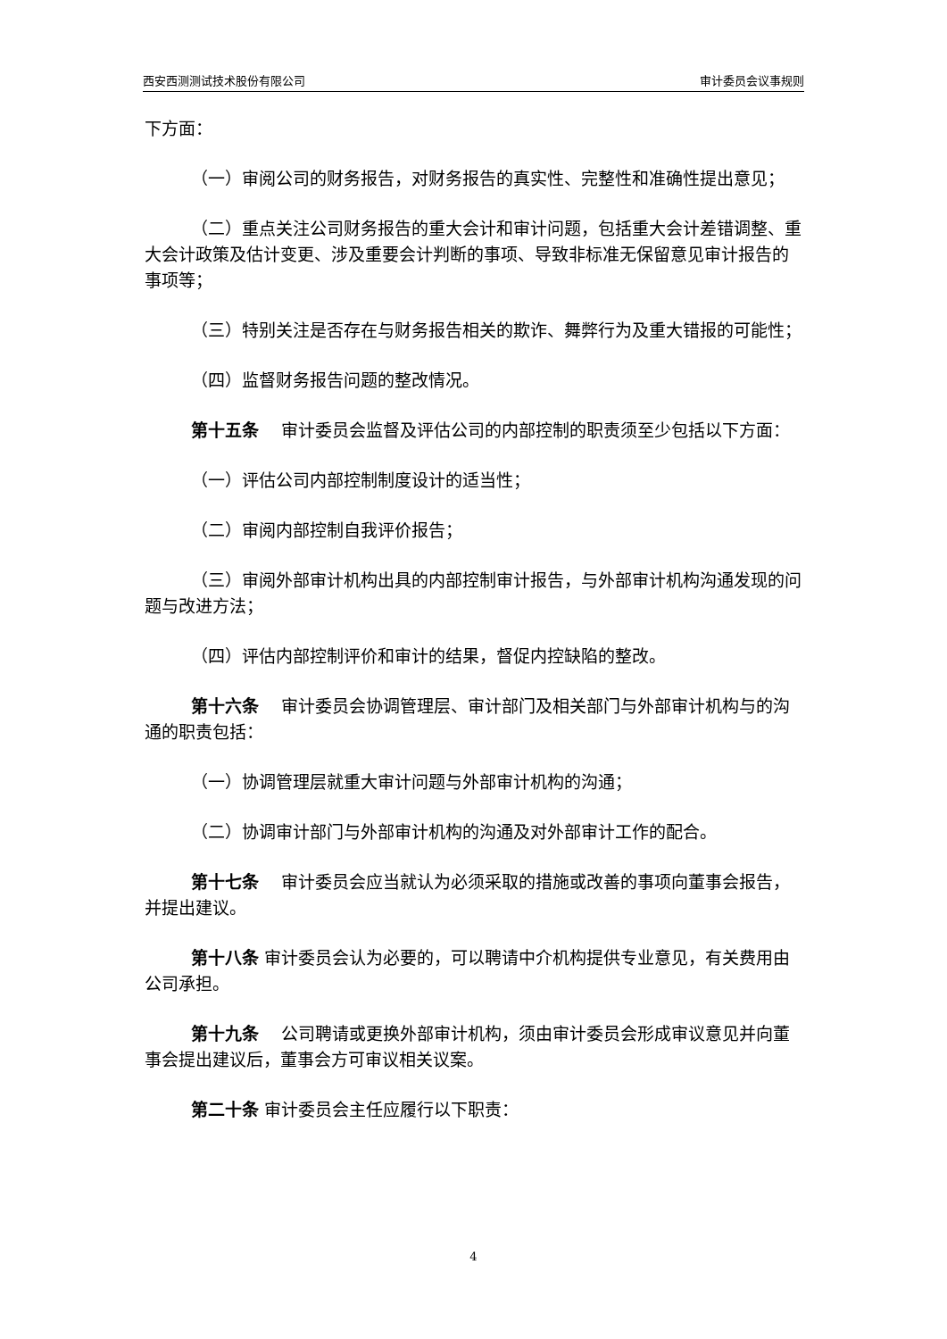西安西测测试技术股份有限公司 审计委员会议事规则
下方面：
（一）审阅公司的财务报告，对财务报告的真实性、完整性和准确性提出意见；
（二）重点关注公司财务报告的重大会计和审计问题，包括重大会计差错调整、重大会计政策及估计变更、涉及重要会计判断的事项、导致非标准无保留意见审计报告的事项等；
（三）特别关注是否存在与财务报告相关的欺诈、舞弊行为及重大错报的可能性；
（四）监督财务报告问题的整改情况。
第十五条　 审计委员会监督及评估公司的内部控制的职责须至少包括以下方面：
（一）评估公司内部控制制度设计的适当性；
（二）审阅内部控制自我评价报告；
（三）审阅外部审计机构出具的内部控制审计报告，与外部审计机构沟通发现的问题与改进方法；
（四）评估内部控制评价和审计的结果，督促内控缺陷的整改。
第十六条　 审计委员会协调管理层、审计部门及相关部门与外部审计机构与的沟通的职责包括：
（一）协调管理层就重大审计问题与外部审计机构的沟通；
（二）协调审计部门与外部审计机构的沟通及对外部审计工作的配合。
第十七条　 审计委员会应当就认为必须采取的措施或改善的事项向董事会报告，并提出建议。
第十八条 审计委员会认为必要的，可以聘请中介机构提供专业意见，有关费用由公司承担。
第十九条　 公司聘请或更换外部审计机构，须由审计委员会形成审议意见并向董事会提出建议后，董事会方可审议相关议案。
第二十条 审计委员会主任应履行以下职责：
4